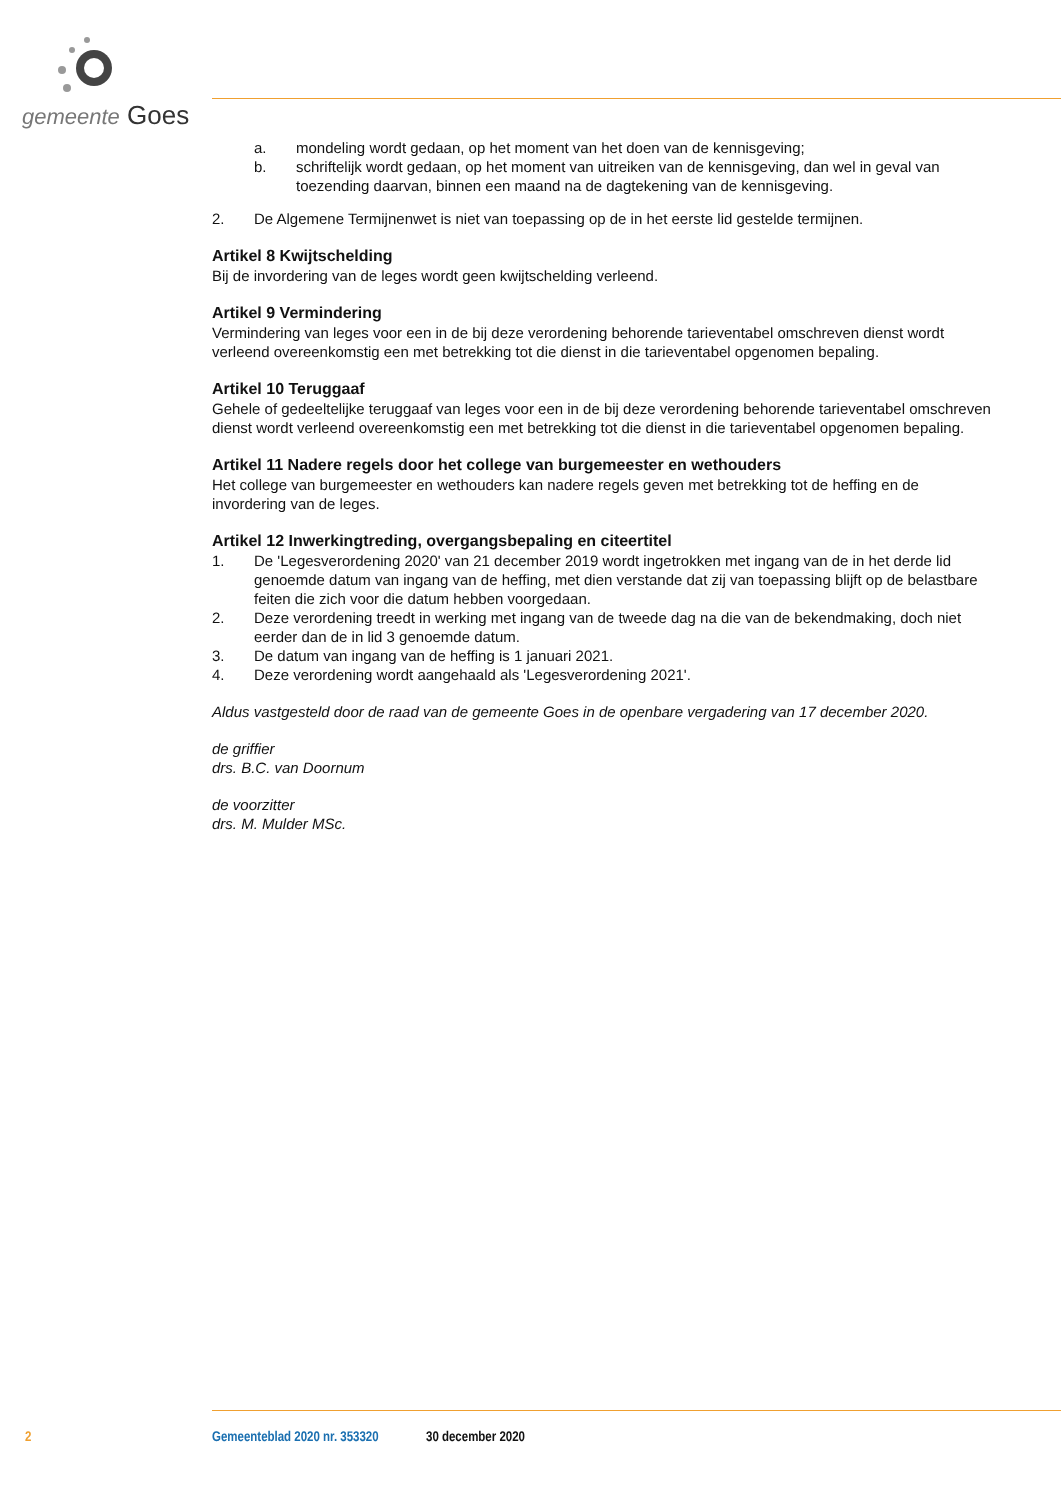gemeente Goes
a. mondeling wordt gedaan, op het moment van het doen van de kennisgeving;
b. schriftelijk wordt gedaan, op het moment van uitreiken van de kennisgeving, dan wel in geval van toezending daarvan, binnen een maand na de dagtekening van de kennisgeving.
2. De Algemene Termijnenwet is niet van toepassing op de in het eerste lid gestelde termijnen.
Artikel 8 Kwijtschelding
Bij de invordering van de leges wordt geen kwijtschelding verleend.
Artikel 9 Vermindering
Vermindering van leges voor een in de bij deze verordening behorende tarieventabel omschreven dienst wordt verleend overeenkomstig een met betrekking tot die dienst in die tarieventabel opgenomen bepaling.
Artikel 10 Teruggaaf
Gehele of gedeeltelijke teruggaaf van leges voor een in de bij deze verordening behorende tarieventabel omschreven dienst wordt verleend overeenkomstig een met betrekking tot die dienst in die tarieventabel opgenomen bepaling.
Artikel 11 Nadere regels door het college van burgemeester en wethouders
Het college van burgemeester en wethouders kan nadere regels geven met betrekking tot de heffing en de invordering van de leges.
Artikel 12 Inwerkingtreding, overgangsbepaling en citeertitel
1. De 'Legesverordening 2020' van 21 december 2019 wordt ingetrokken met ingang van de in het derde lid genoemde datum van ingang van de heffing, met dien verstande dat zij van toepassing blijft op de belastbare feiten die zich voor die datum hebben voorgedaan.
2. Deze verordening treedt in werking met ingang van de tweede dag na die van de bekendmaking, doch niet eerder dan de in lid 3 genoemde datum.
3. De datum van ingang van de heffing is 1 januari 2021.
4. Deze verordening wordt aangehaald als 'Legesverordening 2021'.
Aldus vastgesteld door de raad van de gemeente Goes in de openbare vergadering van 17 december 2020.
de griffier
drs. B.C. van Doornum
de voorzitter
drs. M. Mulder MSc.
2 Gemeenteblad 2020 nr. 353320 30 december 2020